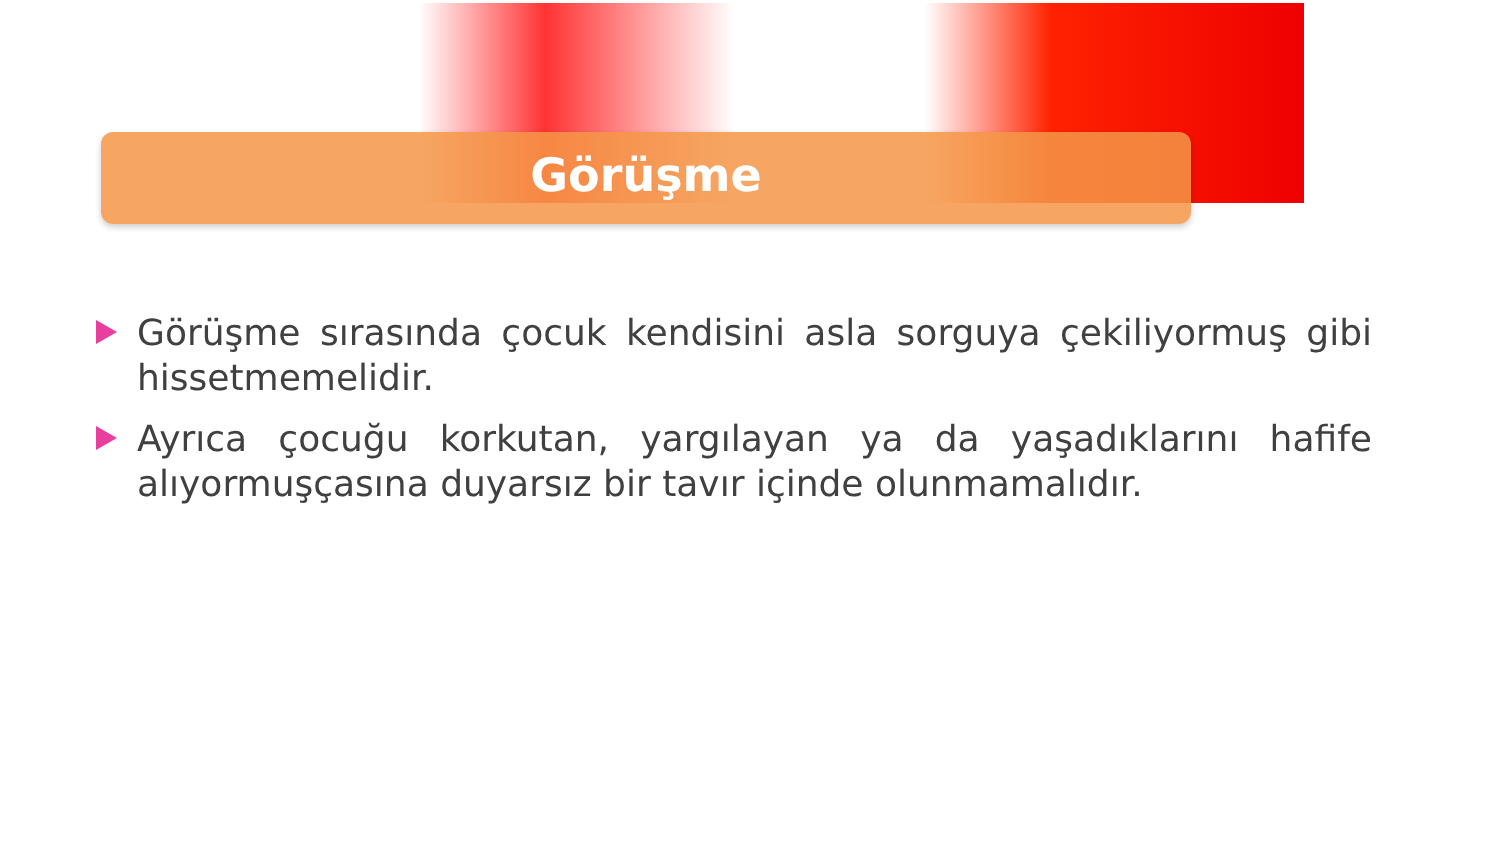Görüşme
Görüşme sırasında çocuk kendisini asla sorguya çekiliyormuş gibi hissetmemelidir.
Ayrıca çocuğu korkutan, yargılayan ya da yaşadıklarını hafife alıyormuşçasına duyarsız bir tavır içinde olunmamalıdır.